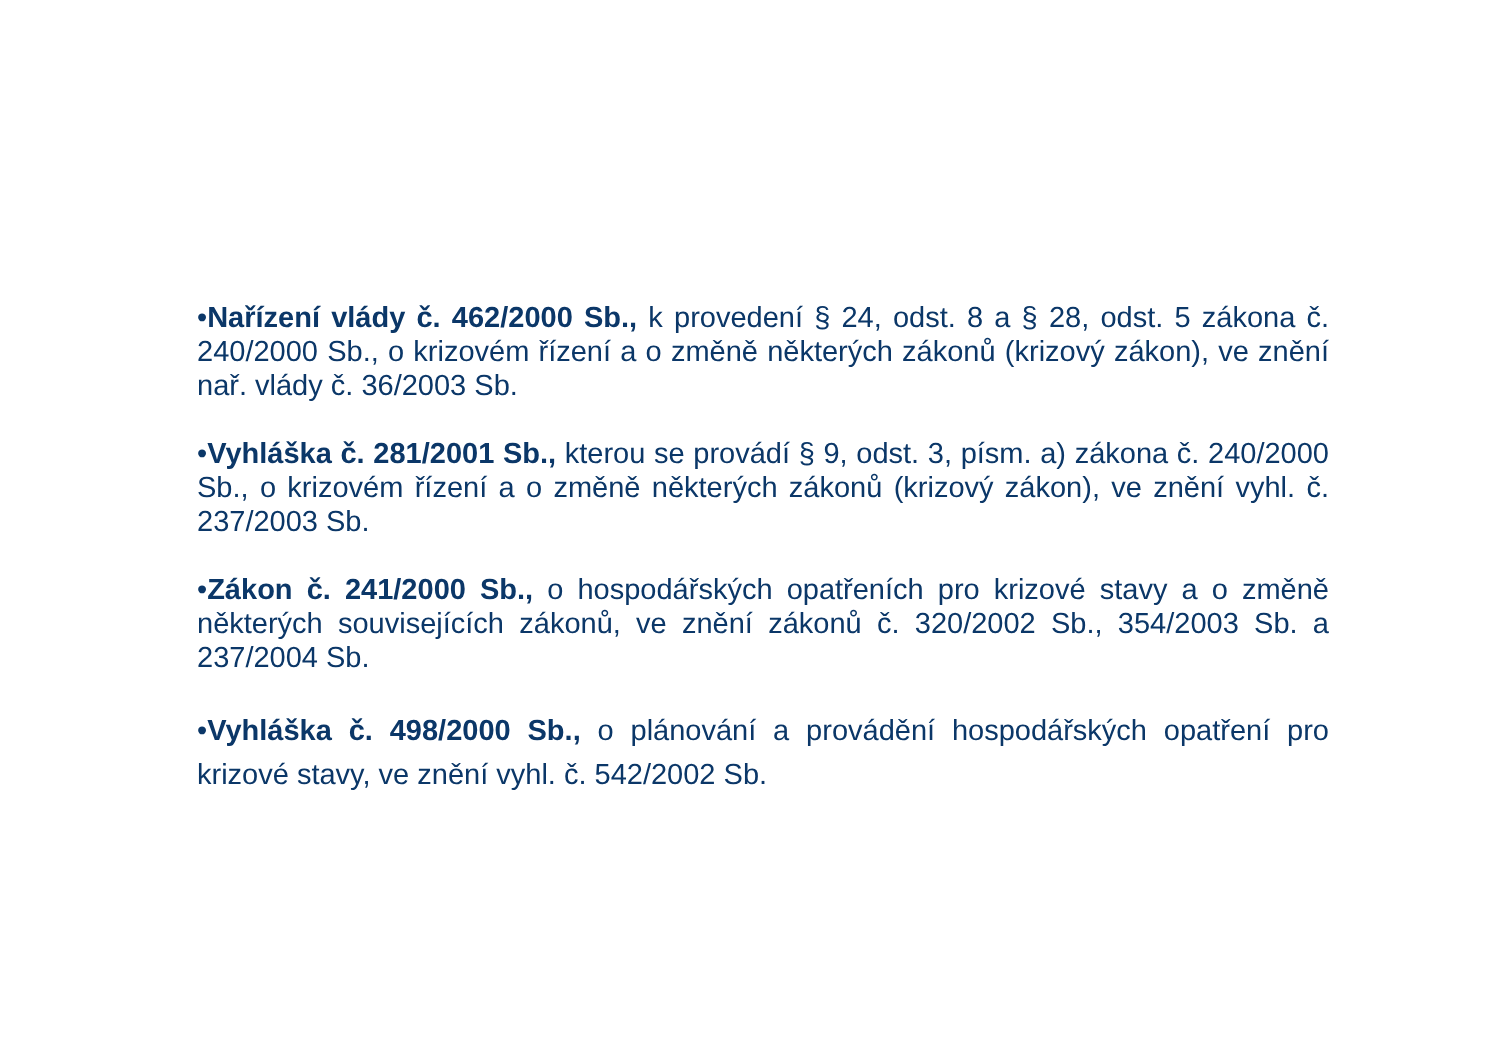•Nařízení vlády č. 462/2000 Sb., k provedení § 24, odst. 8 a § 28, odst. 5 zákona č. 240/2000 Sb., o krizovém řízení a o změně některých zákonů (krizový zákon), ve znění nař. vlády č. 36/2003 Sb.
•Vyhláška č. 281/2001 Sb., kterou se provádí § 9, odst. 3, písm. a) zákona č. 240/2000 Sb., o krizovém řízení a o změně některých zákonů (krizový zákon), ve znění vyhl. č. 237/2003 Sb.
•Zákon č. 241/2000 Sb., o hospodářských opatřeních pro krizové stavy a o změně některých souvisejících zákonů, ve znění zákonů č. 320/2002 Sb., 354/2003 Sb. a 237/2004 Sb.
•Vyhláška č. 498/2000 Sb., o plánování a provádění hospodářských opatření pro krizové stavy, ve znění vyhl. č. 542/2002 Sb.